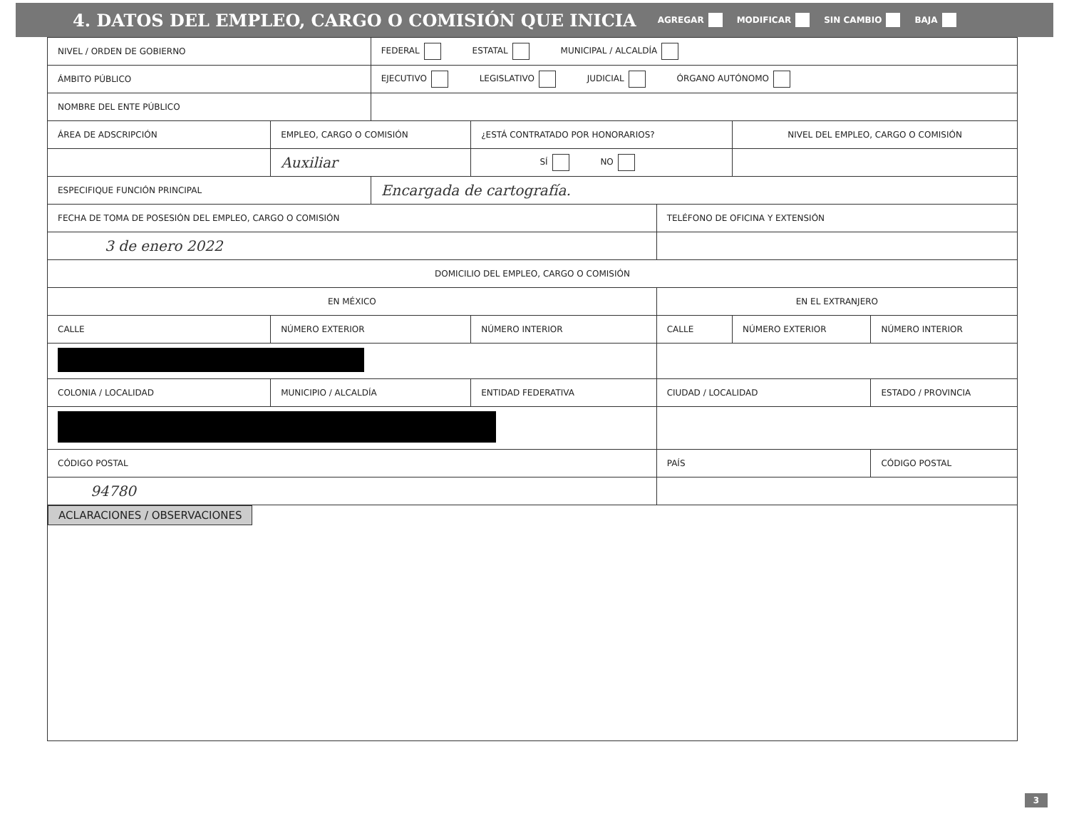4. DATOS DEL EMPLEO, CARGO O COMISIÓN QUE INICIA
AGREGAR MODIFICAR SIN CAMBIO BAJA
| NIVEL / ORDEN DE GOBIERNO | | FEDERAL ESTATAL MUNICIPAL / ALCALDÍA | | | | |
| ÁMBITO PÚBLICO | | EJECUTIVO LEGISLATIVO JUDICIAL ÓRGANO AUTÓNOMO | | | | |
| NOMBRE DEL ENTE PÚBLICO | | | | | | |
| ÁREA DE ADSCRIPCIÓN | EMPLEO, CARGO O COMISIÓN | | ¿ESTÁ CONTRATADO POR HONORARIOS? | | NIVEL DEL EMPLEO, CARGO O COMISIÓN | |
| | Auxiliar | | SÍ NO | | | |
| ESPECIFIQUE FUNCIÓN PRINCIPAL | | Encargada de cartografía. | | | | |
| FECHA DE TOMA DE POSESIÓN DEL EMPLEO, CARGO O COMISIÓN | | | | TELÉFONO DE OFICINA Y EXTENSIÓN | | |
| 3 de enero 2022 | | | | | | |
| DOMICILIO DEL EMPLEO, CARGO O COMISIÓN | | | | | | |
| EN MÉXICO | | | | EN EL EXTRANJERO | | |
| CALLE | NÚMERO EXTERIOR | | NÚMERO INTERIOR | CALLE | NÚMERO EXTERIOR | NÚMERO INTERIOR |
| COLONIA / LOCALIDAD | MUNICIPIO / ALCALDÍA | | ENTIDAD FEDERATIVA | CIUDAD / LOCALIDAD | | ESTADO / PROVINCIA |
| CÓDIGO POSTAL | | | | PAÍS | | CÓDIGO POSTAL |
| 94780 | | | | | | |
| ACLARACIONES / OBSERVACIONES | | | | | | |
3